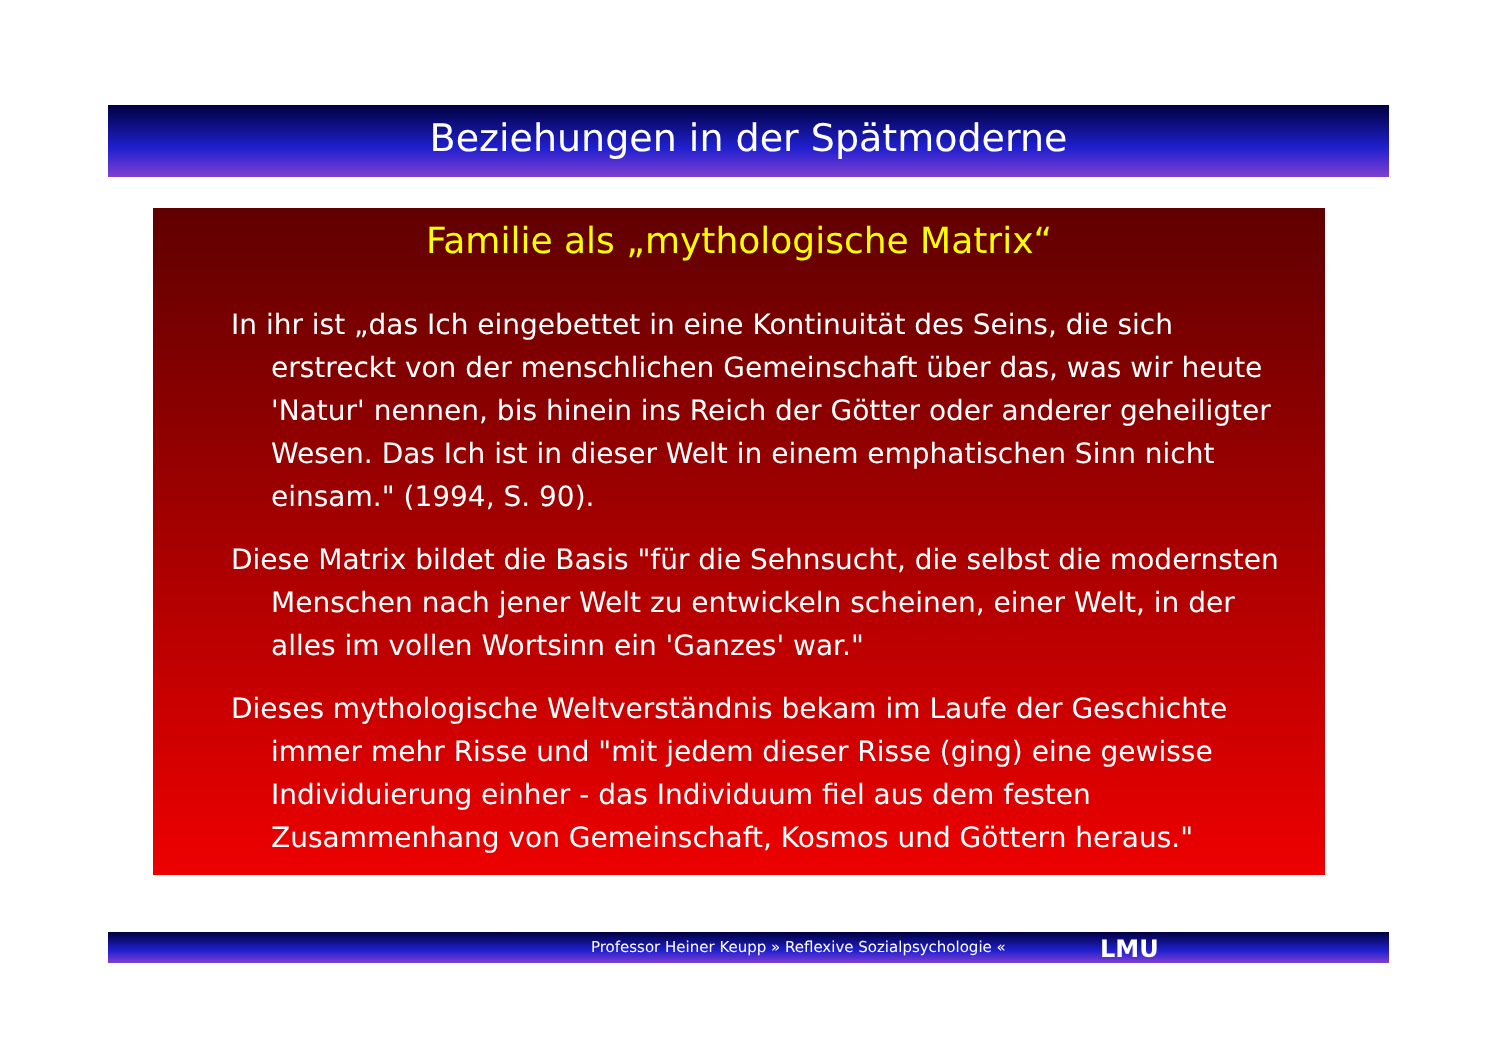Beziehungen in der Spätmoderne
Familie als „mythologische Matrix“
In ihr ist „das Ich eingebettet in eine Kontinuität des Seins, die sich erstreckt von der menschlichen Gemeinschaft über das, was wir heute 'Natur' nennen, bis hinein ins Reich der Götter oder anderer geheiligter Wesen. Das Ich ist in dieser Welt in einem emphatischen Sinn nicht einsam." (1994, S. 90).
Diese Matrix bildet die Basis "für die Sehnsucht, die selbst die modernsten Menschen nach jener Welt zu entwickeln scheinen, einer Welt, in der alles im vollen Wortsinn ein 'Ganzes' war."
Dieses mythologische Weltverständnis bekam im Laufe der Geschichte immer mehr Risse und "mit jedem dieser Risse (ging) eine gewisse Individuierung einher - das Individuum fiel aus dem festen Zusammenhang von Gemeinschaft, Kosmos und Göttern heraus."
Professor Heiner Keupp » Reflexive Sozialpsychologie « LMU